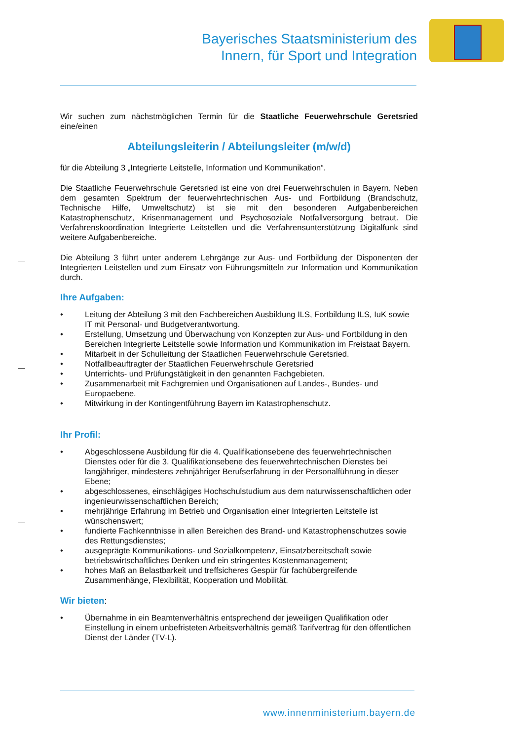Bayerisches Staatsministerium des
Innern, für Sport und Integration
Wir suchen zum nächstmöglichen Termin für die Staatliche Feuerwehrschule Geretsried eine/einen
Abteilungsleiterin / Abteilungsleiter (m/w/d)
für die Abteilung 3 „Integrierte Leitstelle, Information und Kommunikation“.
Die Staatliche Feuerwehrschule Geretsried ist eine von drei Feuerwehrschulen in Bayern. Neben dem gesamten Spektrum der feuerwehrtechnischen Aus- und Fortbildung (Brandschutz, Technische Hilfe, Umweltschutz) ist sie mit den besonderen Aufgabenbereichen Katastrophenschutz, Krisenmanagement und Psychosoziale Notfallversorgung betraut. Die Verfahrenskoordination Integrierte Leitstellen und die Verfahrensunterstützung Digitalfunk sind weitere Aufgabenbereiche.
Die Abteilung 3 führt unter anderem Lehrgänge zur Aus- und Fortbildung der Disponenten der Integrierten Leitstellen und zum Einsatz von Führungsmitteln zur Information und Kommunikation durch.
Ihre Aufgaben:
• Leitung der Abteilung 3 mit den Fachbereichen Ausbildung ILS, Fortbildung ILS, IuK sowie IT mit Personal- und Budgetverantwortung.
• Erstellung, Umsetzung und Überwachung von Konzepten zur Aus- und Fortbildung in den Bereichen Integrierte Leitstelle sowie Information und Kommunikation im Freistaat Bayern.
• Mitarbeit in der Schulleitung der Staatlichen Feuerwehrschule Geretsried.
• Notfallbeauftragter der Staatlichen Feuerwehrschule Geretsried
• Unterrichts- und Prüfungstätigkeit in den genannten Fachgebieten.
• Zusammenarbeit mit Fachgremien und Organisationen auf Landes-, Bundes- und Europaebene.
• Mitwirkung in der Kontingentführung Bayern im Katastrophenschutz.
Ihr Profil:
• Abgeschlossene Ausbildung für die 4. Qualifikationsebene des feuerwehrtechnischen Dienstes oder für die 3. Qualifikationsebene des feuerwehrtechnischen Dienstes bei langjähriger, mindestens zehnjähriger Berufserfahrung in der Personalführung in dieser Ebene;
• abgeschlossenes, einschlägiges Hochschulstudium aus dem naturwissenschaftlichen oder ingenieurwissenschaftlichen Bereich;
• mehrjährige Erfahrung im Betrieb und Organisation einer Integrierten Leitstelle ist wünschenswert;
• fundierte Fachkenntnisse in allen Bereichen des Brand- und Katastrophenschutzes sowie des Rettungsdienstes;
• ausgeprägte Kommunikations- und Sozialkompetenz, Einsatzbereitschaft sowie betriebswirtschaftliches Denken und ein stringentes Kostenmanagement;
• hohes Maß an Belastbarkeit und treffsicheres Gespür für fachübergreifende Zusammenhänge, Flexibilität, Kooperation und Mobilität.
Wir bieten:
• Übernahme in ein Beamtenverhältnis entsprechend der jeweiligen Qualifikation oder Einstellung in einem unbefristeten Arbeitsverhältnis gemäß Tarifvertrag für den öffentlichen Dienst der Länder (TV-L).
www.innenministerium.bayern.de